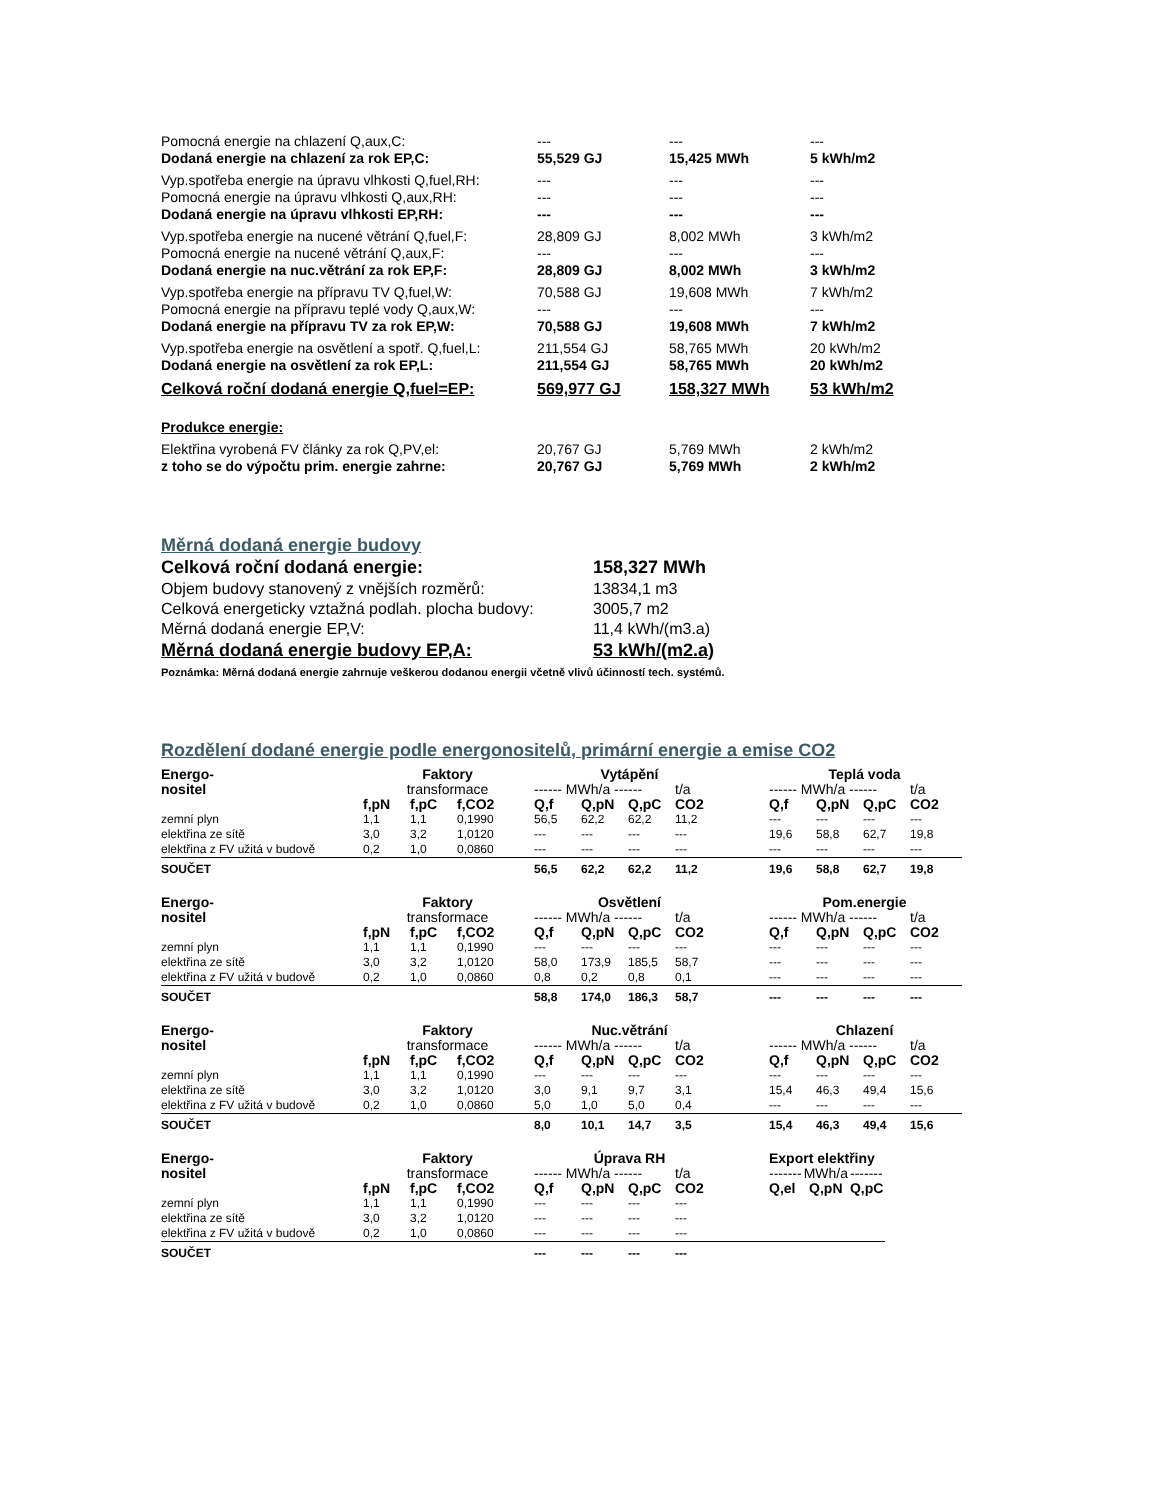| Pomocná energie na chlazení Q,aux,C: | --- | --- | --- |
| Dodaná energie na chlazení za rok EP,C: | 55,529 GJ | 15,425 MWh | 5 kWh/m2 |
| Vyp.spotřeba energie na úpravu vlhkosti Q,fuel,RH: | --- | --- | --- |
| Pomocná energie na úpravu vlhkosti Q,aux,RH: | --- | --- | --- |
| Dodaná energie na úpravu vlhkosti EP,RH: | --- | --- | --- |
| Vyp.spotřeba energie na nucené větrání Q,fuel,F: | 28,809 GJ | 8,002 MWh | 3 kWh/m2 |
| Pomocná energie na nucené větrání Q,aux,F: | --- | --- | --- |
| Dodaná energie na nuc.větrání za rok EP,F: | 28,809 GJ | 8,002 MWh | 3 kWh/m2 |
| Vyp.spotřeba energie na přípravu TV Q,fuel,W: | 70,588 GJ | 19,608 MWh | 7 kWh/m2 |
| Pomocná energie na přípravu teplé vody Q,aux,W: | --- | --- | --- |
| Dodaná energie na přípravu TV za rok EP,W: | 70,588 GJ | 19,608 MWh | 7 kWh/m2 |
| Vyp.spotřeba energie na osvětlení a spotř. Q,fuel,L: | 211,554 GJ | 58,765 MWh | 20 kWh/m2 |
| Dodaná energie na osvětlení za rok EP,L: | 211,554 GJ | 58,765 MWh | 20 kWh/m2 |
| Celková roční dodaná energie Q,fuel=EP: | 569,977 GJ | 158,327 MWh | 53 kWh/m2 |
| Produkce energie: | | | |
| Elektřina vyrobená FV články za rok Q,PV,el: | 20,767 GJ | 5,769 MWh | 2 kWh/m2 |
| z toho se do výpočtu prim. energie zahrne: | 20,767 GJ | 5,769 MWh | 2 kWh/m2 |
Měrná dodaná energie budovy
| Celková roční dodaná energie: | 158,327 MWh |
| Objem budovy stanovený z vnějších rozměrů: | 13834,1 m3 |
| Celková energeticky vztažná podlah. plocha budovy: | 3005,7 m2 |
| Měrná dodaná energie EP,V: | 11,4 kWh/(m3.a) |
| Měrná dodaná energie budovy EP,A: | 53 kWh/(m2.a) |
Poznámka: Měrná dodaná energie zahrnuje veškerou dodanou energii včetně vlivů účinností tech. systémů.
Rozdělení dodané energie podle energonositelů, primární energie a emise CO2
| Energo- | Faktory | | | Vytápění | | | | | Teplá voda | | | |
| nositel | transformace | | | ------ MWh/a ------ | | | t/a | | ------ MWh/a ------ | | | t/a |
| | f,pN | f,pC | f,CO2 | Q,f | Q,pN | Q,pC | CO2 | | Q,f | Q,pN | Q,pC | CO2 |
| zemní plyn | 1,1 | 1,1 | 0,1990 | 56,5 | 62,2 | 62,2 | 11,2 | | --- | --- | --- | --- |
| elektřina ze sítě | 3,0 | 3,2 | 1,0120 | --- | --- | --- | --- | | 19,6 | 58,8 | 62,7 | 19,8 |
| elektřina z FV užitá v budově | 0,2 | 1,0 | 0,0860 | --- | --- | --- | --- | | --- | --- | --- | --- |
| SOUČET | | | | 56,5 | 62,2 | 62,2 | 11,2 | | 19,6 | 58,8 | 62,7 | 19,8 |
| Energo- | Faktory | | | Osvětlení | | | | | Pom.energie | | | |
| nositel | transformace | | | ------ MWh/a ------ | | | t/a | | ------ MWh/a ------ | | | t/a |
| | f,pN | f,pC | f,CO2 | Q,f | Q,pN | Q,pC | CO2 | | Q,f | Q,pN | Q,pC | CO2 |
| zemní plyn | 1,1 | 1,1 | 0,1990 | --- | --- | --- | --- | | --- | --- | --- | --- |
| elektřina ze sítě | 3,0 | 3,2 | 1,0120 | 58,0 | 173,9 | 185,5 | 58,7 | | --- | --- | --- | --- |
| elektřina z FV užitá v budově | 0,2 | 1,0 | 0,0860 | 0,8 | 0,2 | 0,8 | 0,1 | | --- | --- | --- | --- |
| SOUČET | | | | 58,8 | 174,0 | 186,3 | 58,7 | | --- | --- | --- | --- |
| Energo- | Faktory | | | Nuc.větrání | | | | | Chlazení | | | |
| nositel | transformace | | | ------ MWh/a ------ | | | t/a | | ------ MWh/a ------ | | | t/a |
| | f,pN | f,pC | f,CO2 | Q,f | Q,pN | Q,pC | CO2 | | Q,f | Q,pN | Q,pC | CO2 |
| zemní plyn | 1,1 | 1,1 | 0,1990 | --- | --- | --- | --- | | --- | --- | --- | --- |
| elektřina ze sítě | 3,0 | 3,2 | 1,0120 | 3,0 | 9,1 | 9,7 | 3,1 | | 15,4 | 46,3 | 49,4 | 15,6 |
| elektřina z FV užitá v budově | 0,2 | 1,0 | 0,0860 | 5,0 | 1,0 | 5,0 | 0,4 | | --- | --- | --- | --- |
| SOUČET | | | | 8,0 | 10,1 | 14,7 | 3,5 | | 15,4 | 46,3 | 49,4 | 15,6 |
| Energo- | Faktory | | | Úprava RH | | | | | Export elektřiny | | | |
| nositel | transformace | | | ------ MWh/a ------ | | | t/a | | ------- | MWh/a | | ------- |
| | f,pN | f,pC | f,CO2 | Q,f | Q,pN | Q,pC | CO2 | | Q,el | Q,pN | | Q,pC |
| zemní plyn | 1,1 | 1,1 | 0,1990 | --- | --- | --- | --- | | | | | |
| elektřina ze sítě | 3,0 | 3,2 | 1,0120 | --- | --- | --- | --- | | | | | |
| elektřina z FV užitá v budově | 0,2 | 1,0 | 0,0860 | --- | --- | --- | --- | | | | | |
| SOUČET | | | | --- | --- | --- | --- | | | | | |